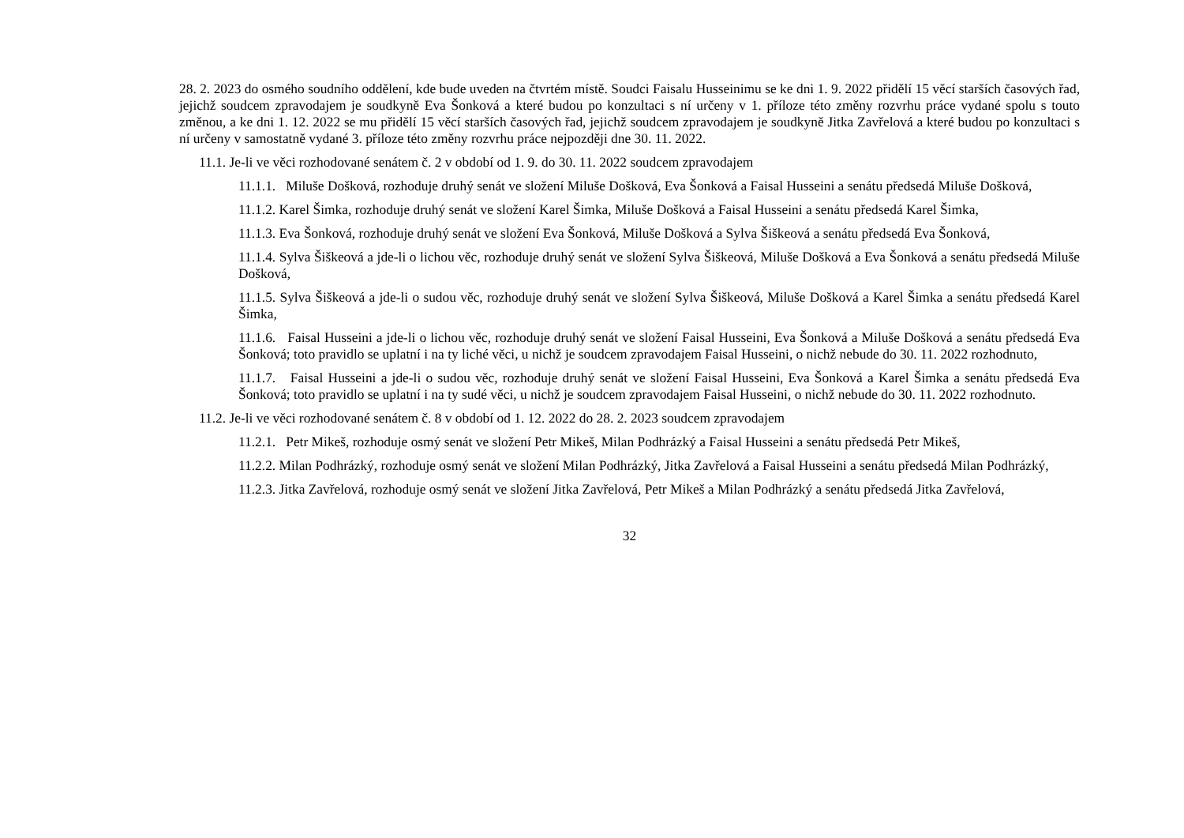28. 2. 2023 do osmého soudního oddělení, kde bude uveden na čtvrtém místě. Soudci Faisalu Husseinimu se ke dni 1. 9. 2022 přidělí 15 věcí starších časových řad, jejichž soudcem zpravodajem je soudkyně Eva Šonková a které budou po konzultaci s ní určeny v 1. příloze této změny rozvrhu práce vydané spolu s touto změnou, a ke dni 1. 12. 2022 se mu přidělí 15 věcí starších časových řad, jejichž soudcem zpravodajem je soudkyně Jitka Zavřelová a které budou po konzultaci s ní určeny v samostatně vydané 3. příloze této změny rozvrhu práce nejpozději dne 30. 11. 2022.
11.1. Je-li ve věci rozhodované senátem č. 2 v období od 1. 9. do 30. 11. 2022 soudcem zpravodajem
11.1.1. Miluše Došková, rozhoduje druhý senát ve složení Miluše Došková, Eva Šonková a Faisal Husseini a senátu předsedá Miluše Došková,
11.1.2. Karel Šimka, rozhoduje druhý senát ve složení Karel Šimka, Miluše Došková a Faisal Husseini a senátu předsedá Karel Šimka,
11.1.3. Eva Šonková, rozhoduje druhý senát ve složení Eva Šonková, Miluše Došková a Sylva Šiškeová a senátu předsedá Eva Šonková,
11.1.4. Sylva Šiškeová a jde-li o lichou věc, rozhoduje druhý senát ve složení Sylva Šiškeová, Miluše Došková a Eva Šonková a senátu předsedá Miluše Došková,
11.1.5. Sylva Šiškeová a jde-li o sudou věc, rozhoduje druhý senát ve složení Sylva Šiškeová, Miluše Došková a Karel Šimka a senátu předsedá Karel Šimka,
11.1.6. Faisal Husseini a jde-li o lichou věc, rozhoduje druhý senát ve složení Faisal Husseini, Eva Šonková a Miluše Došková a senátu předsedá Eva Šonková; toto pravidlo se uplatní i na ty liché věci, u nichž je soudcem zpravodajem Faisal Husseini, o nichž nebude do 30. 11. 2022 rozhodnuto,
11.1.7. Faisal Husseini a jde-li o sudou věc, rozhoduje druhý senát ve složení Faisal Husseini, Eva Šonková a Karel Šimka a senátu předsedá Eva Šonková; toto pravidlo se uplatní i na ty sudé věci, u nichž je soudcem zpravodajem Faisal Husseini, o nichž nebude do 30. 11. 2022 rozhodnuto.
11.2. Je-li ve věci rozhodované senátem č. 8 v období od 1. 12. 2022 do 28. 2. 2023 soudcem zpravodajem
11.2.1. Petr Mikeš, rozhoduje osmý senát ve složení Petr Mikeš, Milan Podhrázký a Faisal Husseini a senátu předsedá Petr Mikeš,
11.2.2. Milan Podhrázký, rozhoduje osmý senát ve složení Milan Podhrázký, Jitka Zavřelová a Faisal Husseini a senátu předsedá Milan Podhrázký,
11.2.3. Jitka Zavřelová, rozhoduje osmý senát ve složení Jitka Zavřelová, Petr Mikeš a Milan Podhrázký a senátu předsedá Jitka Zavřelová,
32